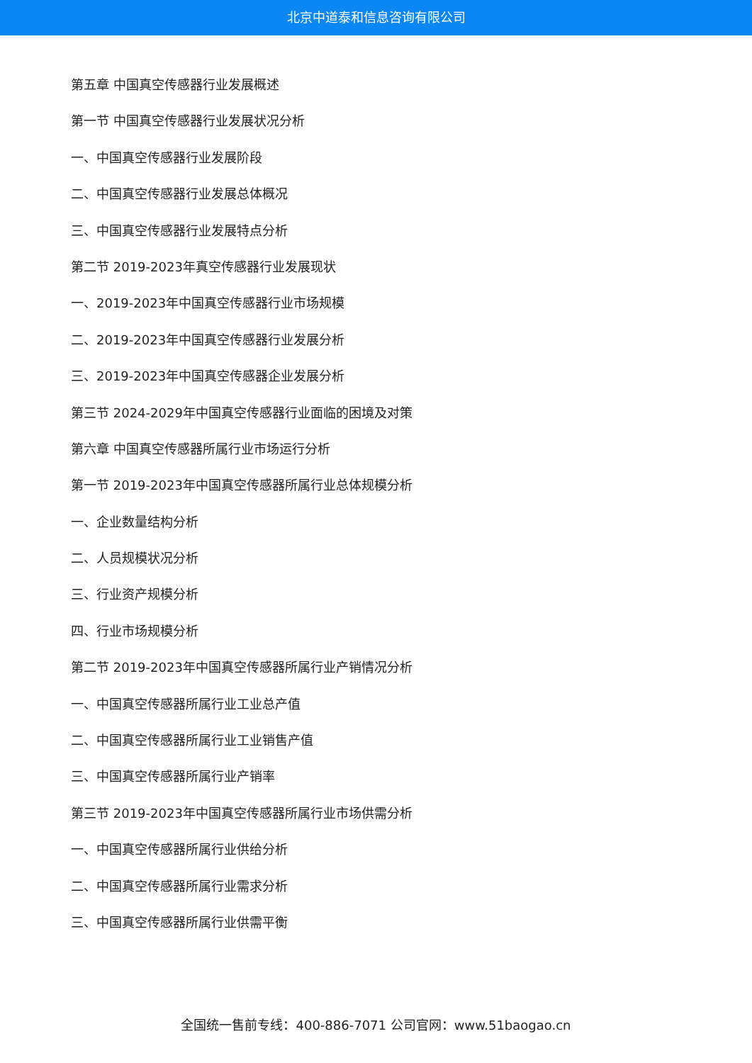北京中道泰和信息咨询有限公司
第五章 中国真空传感器行业发展概述
第一节 中国真空传感器行业发展状况分析
一、中国真空传感器行业发展阶段
二、中国真空传感器行业发展总体概况
三、中国真空传感器行业发展特点分析
第二节 2019-2023年真空传感器行业发展现状
一、2019-2023年中国真空传感器行业市场规模
二、2019-2023年中国真空传感器行业发展分析
三、2019-2023年中国真空传感器企业发展分析
第三节 2024-2029年中国真空传感器行业面临的困境及对策
第六章 中国真空传感器所属行业市场运行分析
第一节 2019-2023年中国真空传感器所属行业总体规模分析
一、企业数量结构分析
二、人员规模状况分析
三、行业资产规模分析
四、行业市场规模分析
第二节 2019-2023年中国真空传感器所属行业产销情况分析
一、中国真空传感器所属行业工业总产值
二、中国真空传感器所属行业工业销售产值
三、中国真空传感器所属行业产销率
第三节 2019-2023年中国真空传感器所属行业市场供需分析
一、中国真空传感器所属行业供给分析
二、中国真空传感器所属行业需求分析
三、中国真空传感器所属行业供需平衡
全国统一售前专线：400-886-7071 公司官网：www.51baogao.cn